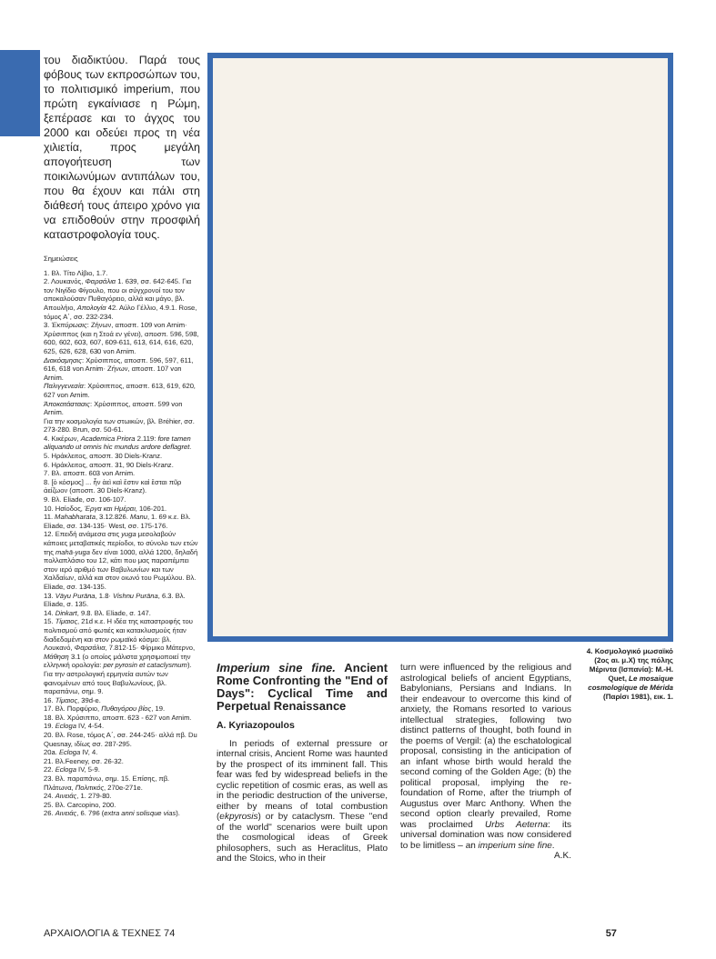του διαδικτύου. Παρά τους φόβους των εκπροσώπων του, το πολιτισμικό imperium, που πρώτη εγκαίνιασε η Ρώμη, ξεπέρασε και το άγχος του 2000 και οδεύει προς τη νέα χιλιετία, προς μεγάλη απογοήτευση των ποικιλωνύμων αντιπάλων του, που θα έχουν και πάλι στη διάθεσή τους άπειρο χρόνο για να επιδοθούν στην προσφιλή καταστροφολογία τους.
Σημειώσεις
1. Βλ. Τίτο Λίβιο, 1.7.
2. Λουκανός, Φαρσάλια 1. 639, σσ. 642-645. Για τον Νιγίδιο Φίγουλο, που οι σύγχρονοί του τον αποκαλούσαν Πυθαγόρειο, αλλά και μάγο, βλ. Απουλήιο, Απολογία 42. Αύλο Γέλλιο, 4.9.1. Rose, τόμος Α΄, σσ. 232-234.
3. Έκπύρωσις: Ζήνων, αποσπ. 109 von Arnim· Χρύσιππος (και η Στοά εν γένει), αποσπ. 596, 598, 600, 602, 603, 607, 609-611, 613, 614, 616, 620, 625, 626, 628, 630 von Arnim.
Διακόσμησις: Χρύσιππος, αποσπ. 596, 597, 611, 616, 618 von Arnim· Ζήνων, αποσπ. 107 von Arnim.
Παλιγγενεσία: Χρύσιππος, αποσπ. 613, 619, 620, 627 von Arnim.
Άποκατάστασις: Χρύσιππος, αποσπ. 599 von Arnim.
Για την κοσμολογία των στωικών, βλ. Bréhier, σσ. 273-280. Brun, σσ. 50-61.
4. Κικέρων, Academica Priora 2.119: fore tamen aliquando ut omnis hic mundus ardore deflagret.
5. Ηράκλειτος, αποσπ. 30 Diels-Kranz.
6. Ηράκλειτος, αποσπ. 31, 90 Diels-Kranz.
7. Βλ. αποσπ. 603 von Arnim.
8. [ὁ κόσμος] ... ἦν ἀεὶ καὶ ἔστιν καὶ ἔσται πῦρ ἀείζωον (αποσπ. 30 Diels-Kranz).
9. Βλ. Eliade, σσ. 106-107.
10. Ησίοδος, Έργα και Ημέραι, 106-201.
11. Mahabharata, 3.12.826. Manu, 1. 69 κ.ε. Βλ. Eliade, σσ. 134-135· West, σσ. 175-176.
12. Επειδή ανάμεσα στις yuga μεσολαβούν κάποιες μεταβατικές περίοδοι, το σύνολο των ετών της mahā-yuga δεν είναι 1000, αλλά 1200, δηλαδή πολλαπλάσιο του 12, κάτι που μας παραπέμπει στον ιερό αριθμό των Βαβυλωνίων και των Χαλδαίων, αλλά και στον οιωνό του Ρωμύλου. Βλ. Eliade, σσ. 134-135.
13. Vāyu Purāna, 1.8· Vishnu Purāna, 6.3. Βλ. Eliade, σ. 135.
14. Dinkart, 9.8. Βλ. Eliade, σ. 147.
15. Τίμαιος, 21d κ.ε. Η ιδέα της καταστροφής του πολιτισμού από φωτιές και κατακλυσμούς ήταν διαδεδομένη και στον ρωμαϊκό κόσμο: βλ. Λουκανό, Φαρσάλια, 7.812-15· Φίρμικο Μάτερνο, Μάθηση 3.1 (ο οποίος μάλιστα χρησιμοποιεί την ελληνική ορολογία: per pyrosin et cataclysmum). Για την αστρολογική ερμηνεία αυτών των φαινομένων από τους Βαβυλωνίους, βλ. παραπάνω, σημ. 9.
16. Τίμαιος, 39d-e.
17. Βλ. Πορφύριο, Πυθαγόρου βίος, 19.
18. Βλ. Χρύσιππο, αποσπ. 623 - 627 von Arnim.
19. Ecloga IV, 4-54.
20. Βλ. Rose, τόμος Α΄, σσ. 244-245· αλλά πβ. Du Quesnay, ιδίως σσ. 287-295.
20a. Ecloga IV, 4.
21. Βλ.Feeney, σσ. 26-32.
22. Ecloga IV, 5-9.
23. Βλ. παραπάνω, σημ. 15. Επίσης, πβ. Πλάτωνα, Πολιτικός, 270e-271e.
24. Αινειάς, 1. 279-80.
25. Βλ. Carcopino, 200.
26. Αινειάς, 6. 796 (extra anni solisque vias).
4. Κοσμολογικό μωσαϊκό (2ος αι. μ.Χ) της πόλης Μέριντα (Ισπανία): M.-H. Quet, Le mosaique cosmologique de Mérida (Παρίσι 1981), εικ. 1.
Imperium sine fine. Ancient Rome Confronting the "End of Days": Cyclical Time and Perpetual Renaissance
A. Kyriazopoulos
In periods of external pressure or internal crisis, Ancient Rome was haunted by the prospect of its imminent fall. This fear was fed by widespread beliefs in the cyclic repetition of cosmic eras, as well as in the periodic destruction of the universe, either by means of total combustion (ekpyrosis) or by cataclysm. These "end of the world" scenarios were built upon the cosmological ideas of Greek philosophers, such as Heraclitus, Plato and the Stoics, who in their
turn were influenced by the religious and astrological beliefs of ancient Egyptians, Babylonians, Persians and Indians. In their endeavour to overcome this kind of anxiety, the Romans resorted to various intellectual strategies, following two distinct patterns of thought, both found in the poems of Vergil: (a) the eschatological proposal, consisting in the anticipation of an infant whose birth would herald the second coming of the Golden Age; (b) the political proposal, implying the re-foundation of Rome, after the triumph of Augustus over Marc Anthony. When the second option clearly prevailed, Rome was proclaimed Urbs Aeterna: its universal domination was now considered to be limitless – an imperium sine fine.
A.K.
ΑΡΧΑΙΟΛΟΓΙΑ & ΤΕΧΝΕΣ 74 57